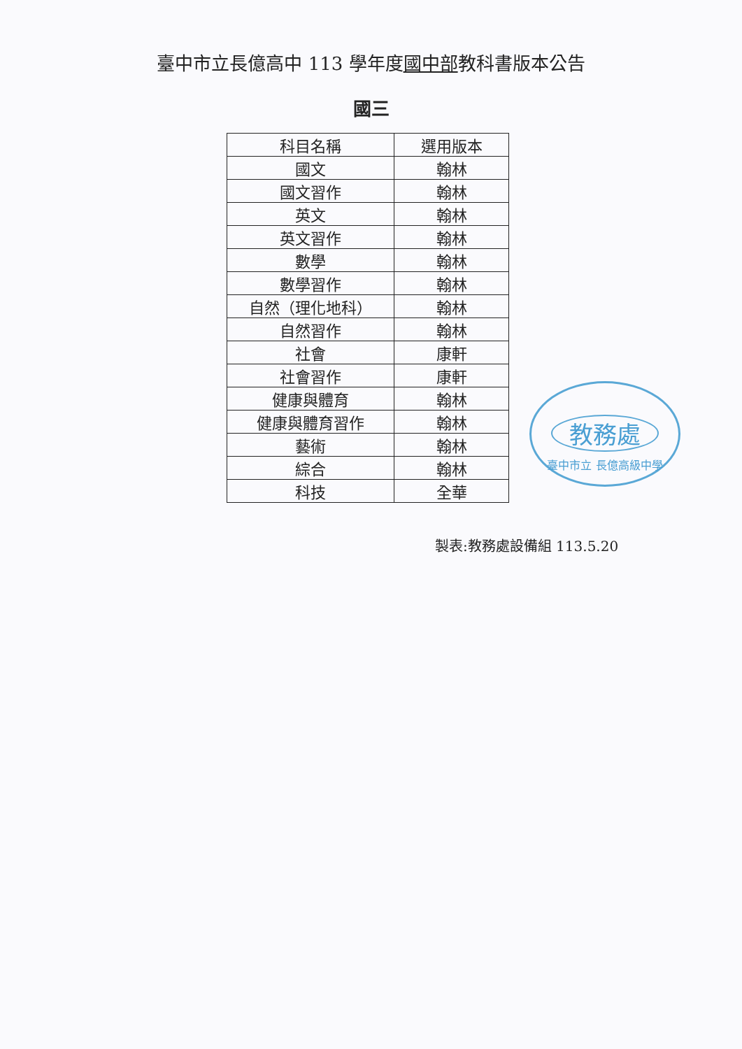臺中市立長億高中 113 學年度國中部教科書版本公告
國三
| 科目名稱 | 選用版本 |
| --- | --- |
| 國文 | 翰林 |
| 國文習作 | 翰林 |
| 英文 | 翰林 |
| 英文習作 | 翰林 |
| 數學 | 翰林 |
| 數學習作 | 翰林 |
| 自然（理化地科） | 翰林 |
| 自然習作 | 翰林 |
| 社會 | 康軒 |
| 社會習作 | 康軒 |
| 健康與體育 | 翰林 |
| 健康與體育習作 | 翰林 |
| 藝術 | 翰林 |
| 綜合 | 翰林 |
| 科技 | 全華 |
教務處
臺中市立 長億高級中學
製表:教務處設備組 113.5.20